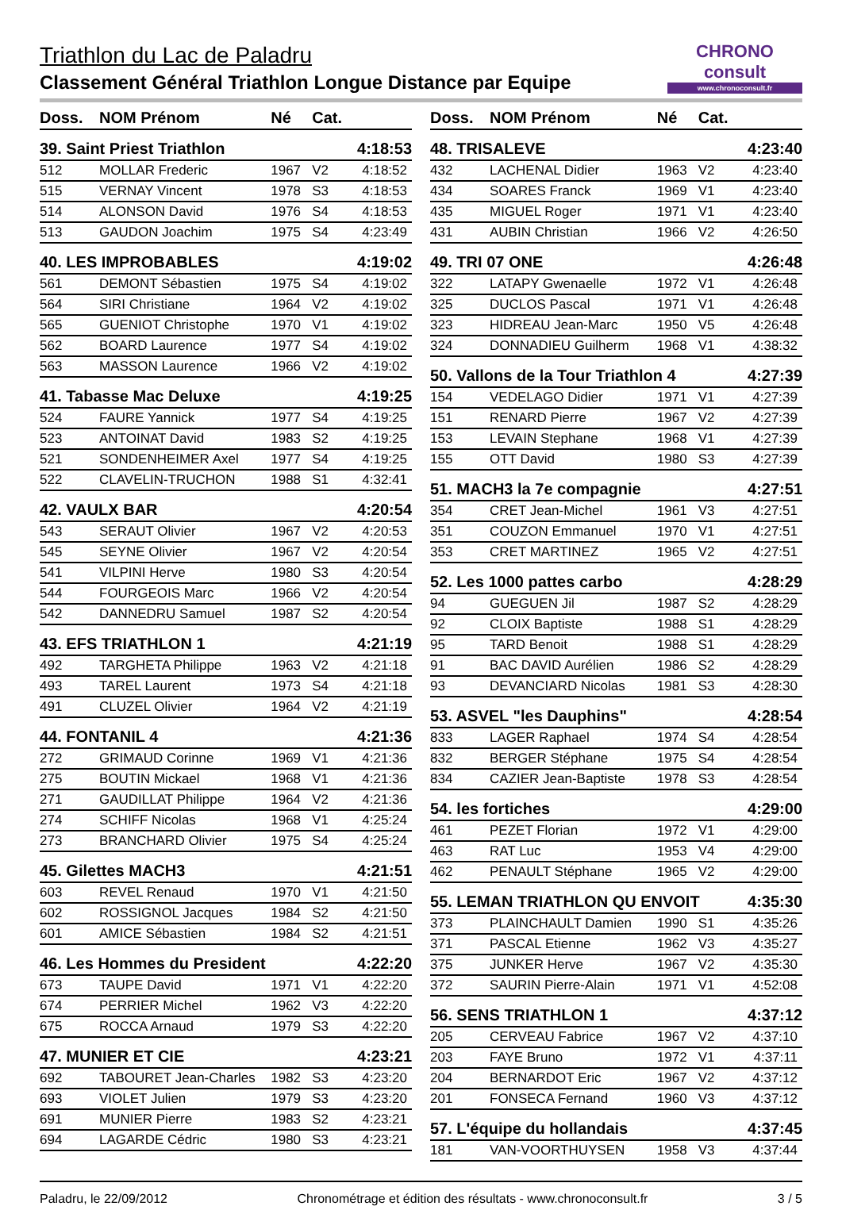Triathlon du Lac de Paladru
Classement Général Triathlon Longue Distance par Equipe
CHRONO consult
www.chronoconsult.fr
| Doss. | NOM Prénom | Né | Cat. | |
| --- | --- | --- | --- | --- |
| 39. Saint Priest Triathlon | | | | 4:18:53 |
| 512 | MOLLAR Frederic | 1967 | V2 | 4:18:52 |
| 515 | VERNAY Vincent | 1978 | S3 | 4:18:53 |
| 514 | ALONSON David | 1976 | S4 | 4:18:53 |
| 513 | GAUDON Joachim | 1975 | S4 | 4:23:49 |
| 40. LES IMPROBABLES | | | | 4:19:02 |
| 561 | DEMONT Sébastien | 1975 | S4 | 4:19:02 |
| 564 | SIRI Christiane | 1964 | V2 | 4:19:02 |
| 565 | GUENIOT Christophe | 1970 | V1 | 4:19:02 |
| 562 | BOARD Laurence | 1977 | S4 | 4:19:02 |
| 563 | MASSON Laurence | 1966 | V2 | 4:19:02 |
| 41. Tabasse Mac Deluxe | | | | 4:19:25 |
| 524 | FAURE Yannick | 1977 | S4 | 4:19:25 |
| 523 | ANTOINAT David | 1983 | S2 | 4:19:25 |
| 521 | SONDENHEIMER Axel | 1977 | S4 | 4:19:25 |
| 522 | CLAVELIN-TRUCHON | 1988 | S1 | 4:32:41 |
| 42. VAULX BAR | | | | 4:20:54 |
| 543 | SERAUT Olivier | 1967 | V2 | 4:20:53 |
| 545 | SEYNE Olivier | 1967 | V2 | 4:20:54 |
| 541 | VILPINI Herve | 1980 | S3 | 4:20:54 |
| 544 | FOURGEOIS Marc | 1966 | V2 | 4:20:54 |
| 542 | DANNEDRU Samuel | 1987 | S2 | 4:20:54 |
| 43. EFS TRIATHLON 1 | | | | 4:21:19 |
| 492 | TARGHETA Philippe | 1963 | V2 | 4:21:18 |
| 493 | TAREL Laurent | 1973 | S4 | 4:21:18 |
| 491 | CLUZEL Olivier | 1964 | V2 | 4:21:19 |
| 44. FONTANIL 4 | | | | 4:21:36 |
| 272 | GRIMAUD Corinne | 1969 | V1 | 4:21:36 |
| 275 | BOUTIN Mickael | 1968 | V1 | 4:21:36 |
| 271 | GAUDILLAT Philippe | 1964 | V2 | 4:21:36 |
| 274 | SCHIFF Nicolas | 1968 | V1 | 4:25:24 |
| 273 | BRANCHARD Olivier | 1975 | S4 | 4:25:24 |
| 45. Gilettes MACH3 | | | | 4:21:51 |
| 603 | REVEL Renaud | 1970 | V1 | 4:21:50 |
| 602 | ROSSIGNOL Jacques | 1984 | S2 | 4:21:50 |
| 601 | AMICE Sébastien | 1984 | S2 | 4:21:51 |
| 46. Les Hommes du President | | | | 4:22:20 |
| 673 | TAUPE David | 1971 | V1 | 4:22:20 |
| 674 | PERRIER Michel | 1962 | V3 | 4:22:20 |
| 675 | ROCCA Arnaud | 1979 | S3 | 4:22:20 |
| 47. MUNIER ET CIE | | | | 4:23:21 |
| 692 | TABOURET Jean-Charles | 1982 | S3 | 4:23:20 |
| 693 | VIOLET Julien | 1979 | S3 | 4:23:20 |
| 691 | MUNIER Pierre | 1983 | S2 | 4:23:21 |
| 694 | LAGARDE Cédric | 1980 | S3 | 4:23:21 |
| Doss. | NOM Prénom | Né | Cat. | |
| --- | --- | --- | --- | --- |
| 48. TRISALEVE | | | | 4:23:40 |
| 432 | LACHENAL Didier | 1963 | V2 | 4:23:40 |
| 434 | SOARES Franck | 1969 | V1 | 4:23:40 |
| 435 | MIGUEL Roger | 1971 | V1 | 4:23:40 |
| 431 | AUBIN Christian | 1966 | V2 | 4:26:50 |
| 49. TRI 07 ONE | | | | 4:26:48 |
| 322 | LATAPY Gwenaelle | 1972 | V1 | 4:26:48 |
| 325 | DUCLOS Pascal | 1971 | V1 | 4:26:48 |
| 323 | HIDREAU Jean-Marc | 1950 | V5 | 4:26:48 |
| 324 | DONNADIEU Guilherm | 1968 | V1 | 4:38:32 |
| 50. Vallons de la Tour Triathlon 4 | | | | 4:27:39 |
| 154 | VEDELAGO Didier | 1971 | V1 | 4:27:39 |
| 151 | RENARD Pierre | 1967 | V2 | 4:27:39 |
| 153 | LEVAIN Stephane | 1968 | V1 | 4:27:39 |
| 155 | OTT David | 1980 | S3 | 4:27:39 |
| 51. MACH3 la 7e compagnie | | | | 4:27:51 |
| 354 | CRET Jean-Michel | 1961 | V3 | 4:27:51 |
| 351 | COUZON Emmanuel | 1970 | V1 | 4:27:51 |
| 353 | CRET MARTINEZ | 1965 | V2 | 4:27:51 |
| 52. Les 1000 pattes carbo | | | | 4:28:29 |
| 94 | GUEGUEN Jil | 1987 | S2 | 4:28:29 |
| 92 | CLOIX Baptiste | 1988 | S1 | 4:28:29 |
| 95 | TARD Benoit | 1988 | S1 | 4:28:29 |
| 91 | BAC DAVID Aurélien | 1986 | S2 | 4:28:29 |
| 93 | DEVANCIARD Nicolas | 1981 | S3 | 4:28:30 |
| 53. ASVEL "les Dauphins" | | | | 4:28:54 |
| 833 | LAGER Raphael | 1974 | S4 | 4:28:54 |
| 832 | BERGER Stéphane | 1975 | S4 | 4:28:54 |
| 834 | CAZIER Jean-Baptiste | 1978 | S3 | 4:28:54 |
| 54. les fortiches | | | | 4:29:00 |
| 461 | PEZET Florian | 1972 | V1 | 4:29:00 |
| 463 | RAT Luc | 1953 | V4 | 4:29:00 |
| 462 | PENAULT Stéphane | 1965 | V2 | 4:29:00 |
| 55. LEMAN TRIATHLON QU ENVOIT | | | | 4:35:30 |
| 373 | PLAINCHAULT Damien | 1990 | S1 | 4:35:26 |
| 371 | PASCAL Etienne | 1962 | V3 | 4:35:27 |
| 375 | JUNKER Herve | 1967 | V2 | 4:35:30 |
| 372 | SAURIN Pierre-Alain | 1971 | V1 | 4:52:08 |
| 56. SENS TRIATHLON 1 | | | | 4:37:12 |
| 205 | CERVEAU Fabrice | 1967 | V2 | 4:37:10 |
| 203 | FAYE Bruno | 1972 | V1 | 4:37:11 |
| 204 | BERNARDOT Eric | 1967 | V2 | 4:37:12 |
| 201 | FONSECA Fernand | 1960 | V3 | 4:37:12 |
| 57. L'équipe du hollandais | | | | 4:37:45 |
| 181 | VAN-VOORTHUYSEN | 1958 | V3 | 4:37:44 |
Paladru, le 22/09/2012 Chronométrage et édition des résultats - www.chronoconsult.fr 3 / 5